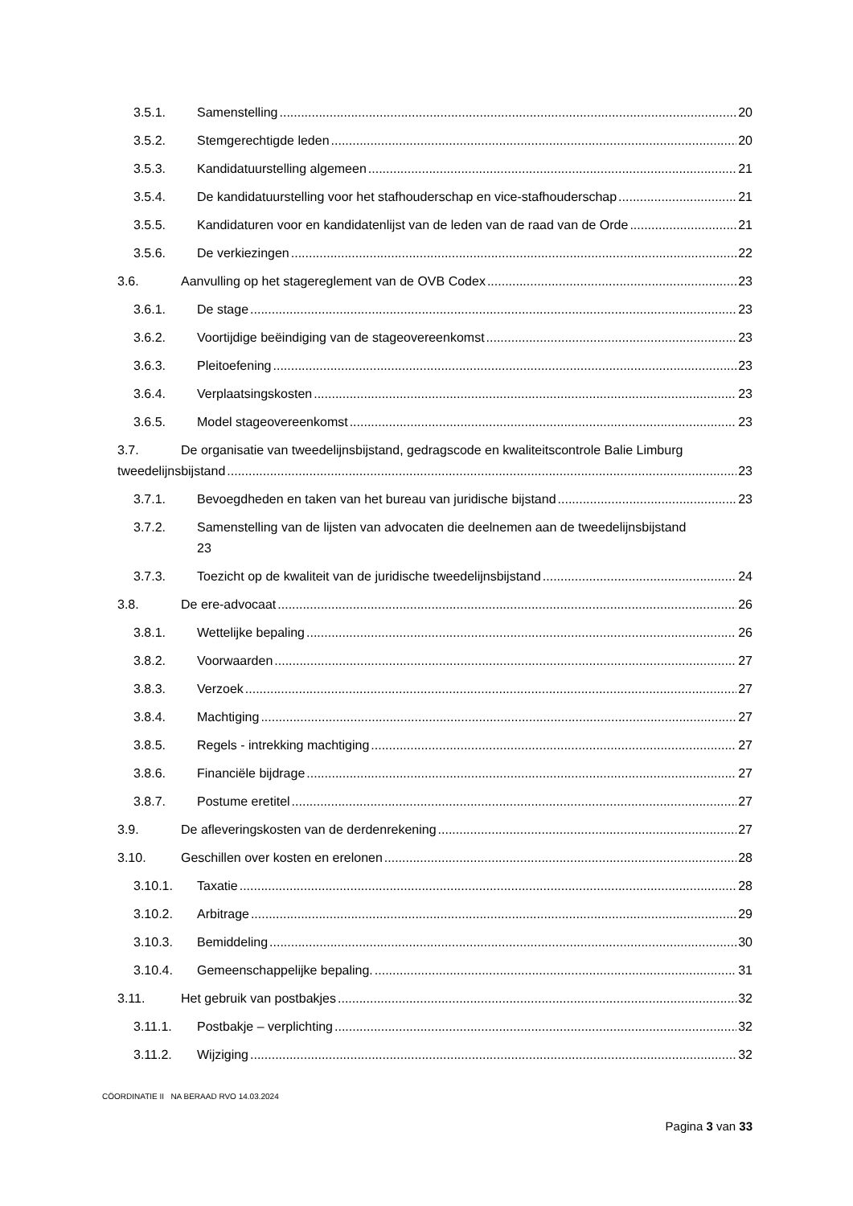3.5.1. Samenstelling 20
3.5.2. Stemgerechtigde leden 20
3.5.3. Kandidatuurstelling algemeen 21
3.5.4. De kandidatuurstelling voor het stafhouderschap en vice-stafhouderschap 21
3.5.5. Kandidaturen voor en kandidatenlijst van de leden van de raad van de Orde 21
3.5.6. De verkiezingen 22
3.6. Aanvulling op het stagereglement van de OVB Codex 23
3.6.1. De stage 23
3.6.2. Voortijdige beëindiging van de stageovereenkomst 23
3.6.3. Pleitoefening 23
3.6.4. Verplaatsingskosten 23
3.6.5. Model stageovereenkomst 23
3.7. De organisatie van tweedelijnsbijstand, gedragscode en kwaliteitscontrole Balie Limburg
tweedelijnsbijstand 23
3.7.1. Bevoegdheden en taken van het bureau van juridische bijstand 23
3.7.2. Samenstelling van de lijsten van advocaten die deelnemen aan de tweedelijnsbijstand
23
3.7.3. Toezicht op de kwaliteit van de juridische tweedelijnsbijstand 24
3.8. De ere-advocaat 26
3.8.1. Wettelijke bepaling 26
3.8.2. Voorwaarden 27
3.8.3. Verzoek 27
3.8.4. Machtiging 27
3.8.5. Regels - intrekking machtiging 27
3.8.6. Financiële bijdrage 27
3.8.7. Postume eretitel 27
3.9. De afleveringskosten van de derdenrekening 27
3.10. Geschillen over kosten en erelonen 28
3.10.1. Taxatie 28
3.10.2. Arbitrage 29
3.10.3. Bemiddeling 30
3.10.4. Gemeenschappelijke bepaling. 31
3.11. Het gebruik van postbakjes 32
3.11.1. Postbakje – verplichting 32
3.11.2. Wijziging 32
CÖORDINATIE II NA BERAAD RVO 14.03.2024
Pagina 3 van 33